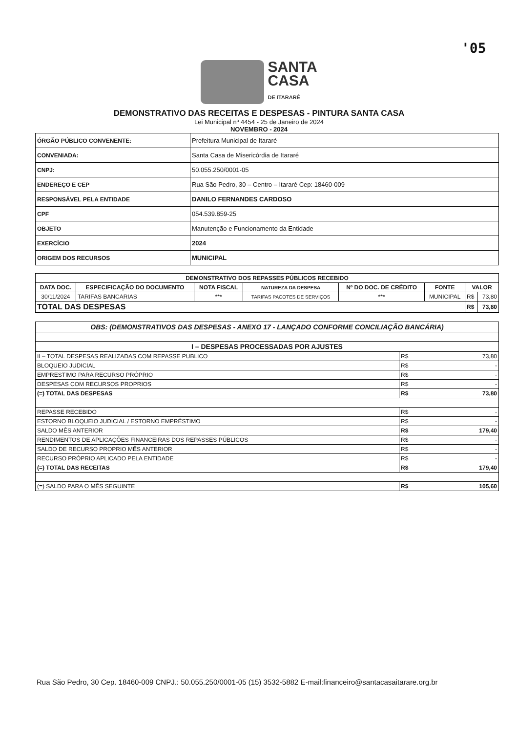'05
SANTA
CASA
DE ITARARÉ
DEMONSTRATIVO DAS RECEITAS E DESPESAS - PINTURA SANTA CASA
Lei Municipal nº 4454 - 25 de Janeiro de 2024
NOVEMBRO - 2024
| ÓRGÃO PÚBLICO CONVENENTE: | Prefeitura Municipal de Itararé |
| CONVENIADA: | Santa Casa de Misericórdia de Itararé |
| CNPJ: | 50.055.250/0001-05 |
| ENDEREÇO E CEP | Rua São Pedro, 30 – Centro – Itararé Cep: 18460-009 |
| RESPONSÁVEL PELA ENTIDADE | DANILO FERNANDES CARDOSO |
| CPF | 054.539.859-25 |
| OBJETO | Manutenção e Funcionamento da Entidade |
| EXERCÍCIO | 2024 |
| ORIGEM DOS RECURSOS | MUNICIPAL |
| DEMONSTRATIVO DOS REPASSES PÚBLICOS RECEBIDO | | | | | | | |
| --- | --- | --- | --- | --- | --- | --- | --- |
| DATA DOC. | ESPECIFICAÇÃO DO DOCUMENTO | NOTA FISCAL | NATUREZA DA DESPESA | Nº DO DOC. DE CRÉDITO | FONTE | VALOR | |
| 30/11/2024 | TARIFAS BANCARIAS | *** | TARIFAS PACOTES DE SERVIÇOS | *** | MUNICIPAL | R$ | 73,80 |
| TOTAL DAS DESPESAS | | | | | | R$ | 73,80 |
| OBS: (DEMONSTRATIVOS DAS DESPESAS - ANEXO 17 - LANÇADO CONFORME CONCILIAÇÃO BANCÁRIA) | | |
| --- | --- | --- |
| I – DESPESAS PROCESSADAS POR AJUSTES | | |
| II – TOTAL DESPESAS REALIZADAS COM REPASSE PUBLICO | R$ | 73,80 |
| BLOQUEIO JUDICIAL | R$ | - |
| EMPRESTIMO PARA RECURSO PRÓPRIO | R$ | - |
| DESPESAS COM RECURSOS PROPRIOS | R$ | - |
| (=) TOTAL DAS DESPESAS | R$ | 73,80 |
| REPASSE RECEBIDO | R$ | - |
| ESTORNO BLOQUEIO JUDICIAL / ESTORNO EMPRÉSTIMO | R$ | - |
| SALDO MÊS ANTERIOR | R$ | 179,40 |
| RENDIMENTOS DE APLICAÇÕES FINANCEIRAS DOS REPASSES PÚBLICOS | R$ | - |
| SALDO DE RECURSO PROPRIO MÊS ANTERIOR | R$ | - |
| RECURSO PRÓPRIO APLICADO PELA ENTIDADE | R$ | - |
| (=) TOTAL DAS RECEITAS | R$ | 179,40 |
| (=) SALDO PARA O MÊS SEGUINTE | R$ | 105,60 |
Rua São Pedro, 30 Cep. 18460-009 CNPJ.: 50.055.250/0001-05 (15) 3532-5882 E-mail:financeiro@santacasaitarare.org.br